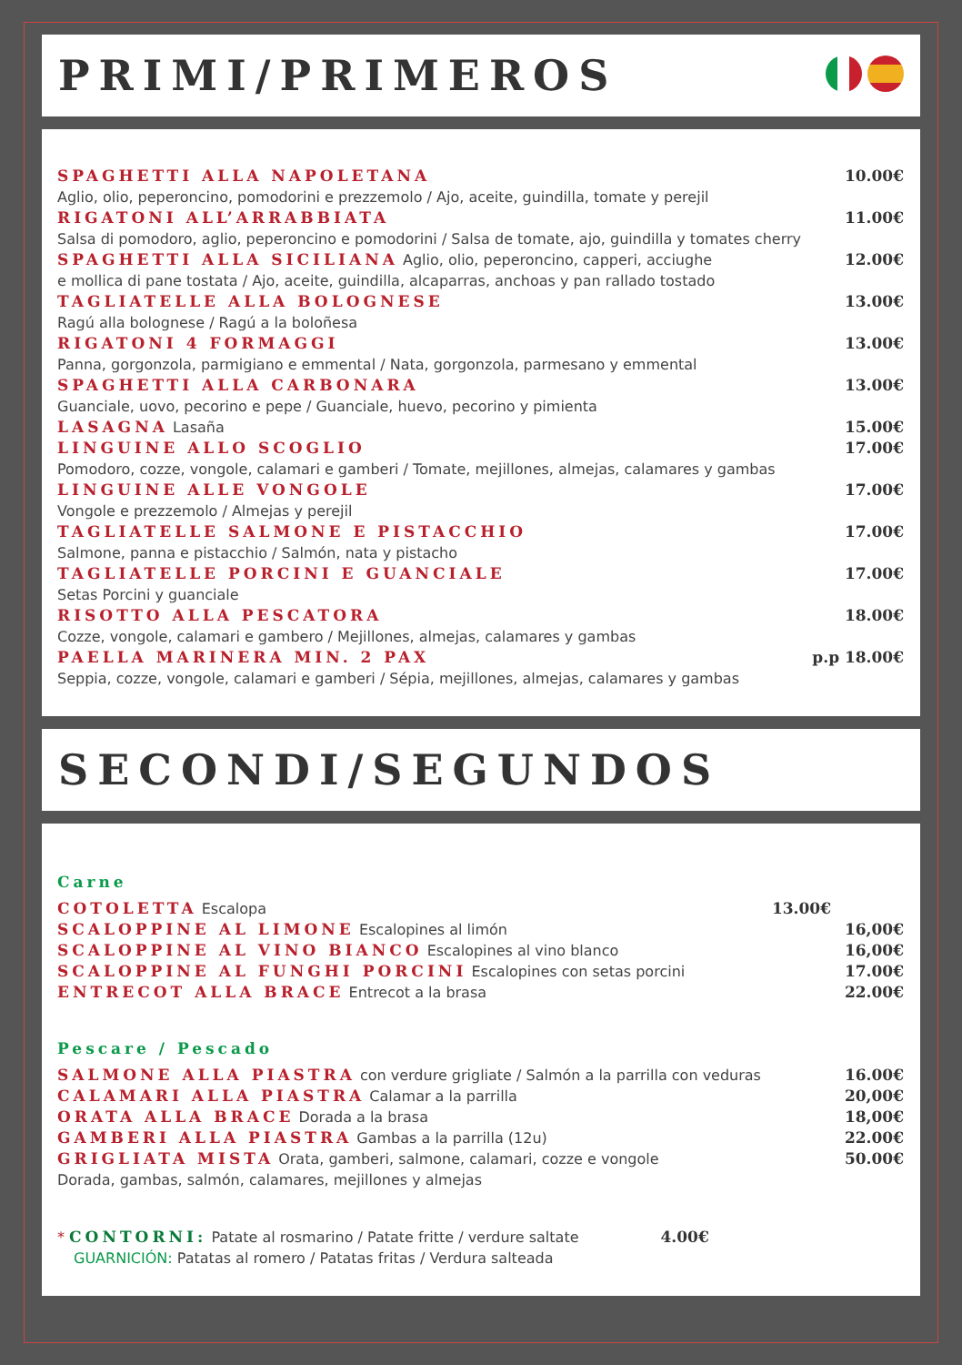PRIMI/PRIMEROS
SPAGHETTI ALLA NAPOLETANA 10.00€
Aglio, olio, peperoncino, pomodorini e prezzemolo / Ajo, aceite, guindilla, tomate y perejil
RIGATONI ALL’ARRABBIATA 11.00€
Salsa di pomodoro, aglio, peperoncino e pomodorini / Salsa de tomate, ajo, guindilla y tomates cherry
SPAGHETTI ALLA SICILIANA Aglio, olio, peperoncino, capperi, acciughe 12.00€
e mollica di pane tostata / Ajo, aceite, guindilla, alcaparras, anchoas y pan rallado tostado
TAGLIATELLE ALLA BOLOGNESE 13.00€
Ragú alla bolognese / Ragú a la boloñesa
RIGATONI 4 FORMAGGI 13.00€
Panna, gorgonzola, parmigiano e emmental / Nata, gorgonzola, parmesano y emmental
SPAGHETTI ALLA CARBONARA 13.00€
Guanciale, uovo, pecorino e pepe / Guanciale, huevo, pecorino y pimienta
LASAGNA Lasaña 15.00€
LINGUINE ALLO SCOGLIO 17.00€
Pomodoro, cozze, vongole, calamari e gamberi / Tomate, mejillones, almejas, calamares y gambas
LINGUINE ALLE VONGOLE 17.00€
Vongole e prezzemolo / Almejas y perejil
TAGLIATELLE SALMONE E PISTACCHIO 17.00€
Salmone, panna e pistacchio / Salmón, nata y pistacho
TAGLIATELLE PORCINI E GUANCIALE 17.00€
Setas Porcini y guanciale
RISOTTO ALLA PESCATORA 18.00€
Cozze, vongole, calamari e gambero / Mejillones, almejas, calamares y gambas
PAELLA MARINERA MIN. 2 PAX p.p 18.00€
Seppia, cozze, vongole, calamari e gamberi / Sépia, mejillones, almejas, calamares y gambas
SECONDI/SEGUNDOS
Carne
COTOLETTA Escalopa 13.00€
SCALOPPINE AL LIMONE Escalopines al limón 16,00€
SCALOPPINE AL VINO BIANCO Escalopines al vino blanco 16,00€
SCALOPPINE AL FUNGHI PORCINI Escalopines con setas porcini 17.00€
ENTRECOT ALLA BRACE Entrecot a la brasa 22.00€
Pescare / Pescado
SALMONE ALLA PIASTRA con verdure grigliate / Salmón a la parrilla con veduras 16.00€
CALAMARI ALLA PIASTRA Calamar a la parrilla 20,00€
ORATA ALLA BRACE Dorada a la brasa 18,00€
GAMBERI ALLA PIASTRA Gambas a la parrilla (12u) 22.00€
GRIGLIATA MISTA Orata, gamberi, salmone, calamari, cozze e vongole 50.00€
Dorada, gambas, salmón, calamares, mejillones y almejas
* CONTORNI: Patate al rosmarino / Patate fritte / verdure saltate 4.00€
GUARNICIÓN: Patatas al romero / Patatas fritas / Verdura salteada